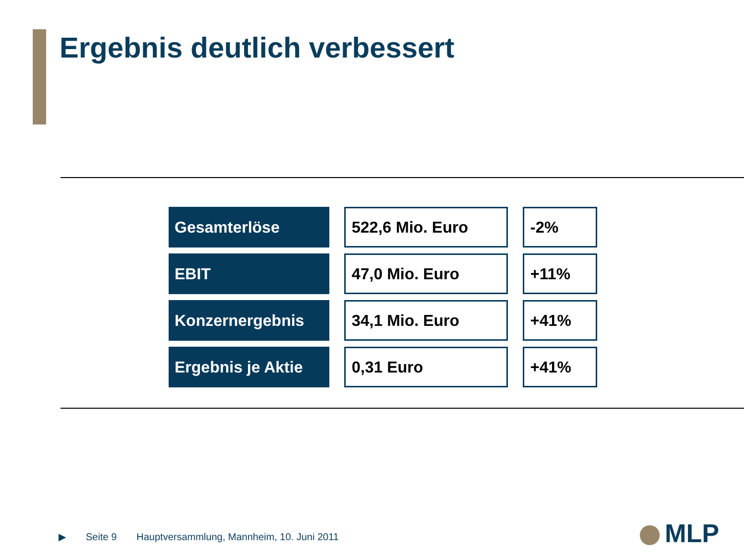Ergebnis deutlich verbessert
| Gesamterlöse | 522,6 Mio. Euro | -2% |
| EBIT | 47,0 Mio. Euro | +11% |
| Konzernergebnis | 34,1 Mio. Euro | +41% |
| Ergebnis je Aktie | 0,31 Euro | +41% |
▶ Seite 9 Hauptversammlung, Mannheim, 10. Juni 2011
MLP